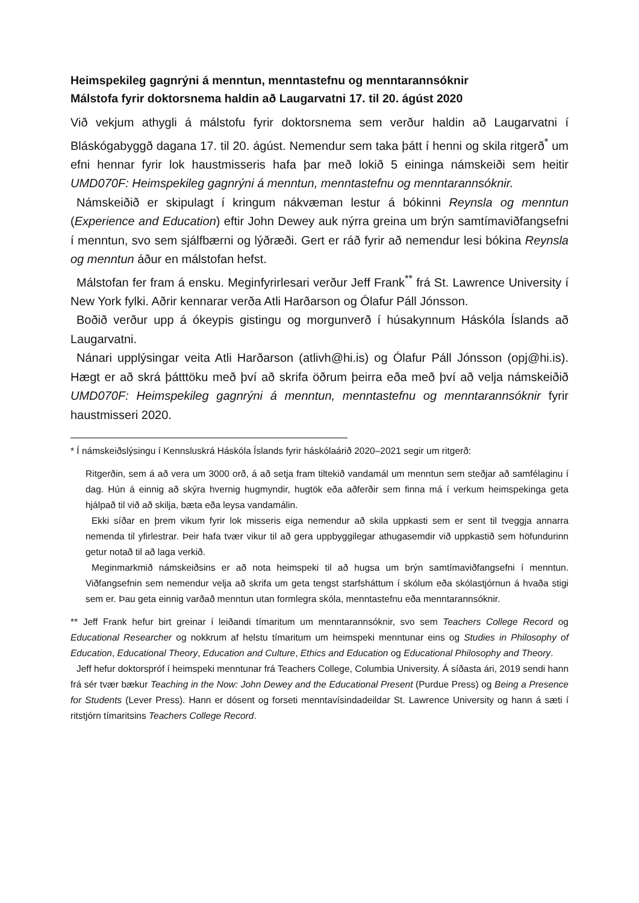Heimspekileg gagnrýni á menntun, menntastefnu og menntarannsóknir
Málstofa fyrir doktorsnema haldin að Laugarvatni 17. til 20. ágúst 2020
Við vekjum athygli á málstofu fyrir doktorsnema sem verður haldin að Laugarvatni í Bláskógabyggð dagana 17. til 20. ágúst. Nemendur sem taka þátt í henni og skila ritgerð<sup>*</sup> um efni hennar fyrir lok haustmisseris hafa þar með lokið 5 eininga námskeiði sem heitir UMD070F: Heimspekileg gagnrýni á menntun, menntastefnu og menntarannsóknir.
Námskeiðið er skipulagt í kringum nákvæman lestur á bókinni Reynsla og menntun (Experience and Education) eftir John Dewey auk nýrra greina um brýn samtímaviðfangsefni í menntun, svo sem sjálfbærni og lýðræði. Gert er ráð fyrir að nemendur lesi bókina Reynsla og menntun áður en málstofan hefst.
Málstofan fer fram á ensku. Meginfyrirlesari verður Jeff Frank<sup>**</sup> frá St. Lawrence University í New York fylki. Aðrir kennarar verða Atli Harðarson og Ólafur Páll Jónsson.
Boðið verður upp á ókeypis gistingu og morgunverð í húsakynnum Háskóla Íslands að Laugarvatni.
Nánari upplýsingar veita Atli Harðarson (atlivh@hi.is) og Ólafur Páll Jónsson (opj@hi.is). Hægt er að skrá þátttöku með því að skrifa öðrum þeirra eða með því að velja námskeiðið UMD070F: Heimspekileg gagnrýni á menntun, menntastefnu og menntarannsóknir fyrir haustmisseri 2020.
* Í námskeiðslýsingu í Kennsluskrá Háskóla Íslands fyrir háskólaárið 2020–2021 segir um ritgerð:
Ritgerðin, sem á að vera um 3000 orð, á að setja fram tiltekið vandamál um menntun sem steðjar að samfélaginu í dag. Hún á einnig að skýra hvernig hugmyndir, hugtök eða aðferðir sem finna má í verkum heimspekinga geta hjálpað til við að skilja, bæta eða leysa vandamálin.
Ekki síðar en þrem vikum fyrir lok misseris eiga nemendur að skila uppkasti sem er sent til tveggja annarra nemenda til yfirlestrar. Þeir hafa tvær vikur til að gera uppbyggilegar athugasemdir við uppkastið sem höfundurinn getur notað til að laga verkið.
Meginmarkmið námskeiðsins er að nota heimspeki til að hugsa um brýn samtímaviðfangsefni í menntun. Viðfangsefnin sem nemendur velja að skrifa um geta tengst starfsháttum í skólum eða skólastjórnun á hvaða stigi sem er. Þau geta einnig varðað menntun utan formlegra skóla, menntastefnu eða menntarannsóknir.
** Jeff Frank hefur birt greinar í leiðandi tímaritum um menntarannsóknir, svo sem Teachers College Record og Educational Researcher og nokkrum af helstu tímaritum um heimspeki menntunar eins og Studies in Philosophy of Education, Educational Theory, Education and Culture, Ethics and Education og Educational Philosophy and Theory.
Jeff hefur doktorspróf í heimspeki menntunar frá Teachers College, Columbia University. Á síðasta ári, 2019 sendi hann frá sér tvær bækur Teaching in the Now: John Dewey and the Educational Present (Purdue Press) og Being a Presence for Students (Lever Press). Hann er dósent og forseti menntavísindadeildar St. Lawrence University og hann á sæti í ritstjórn tímaritsins Teachers College Record.